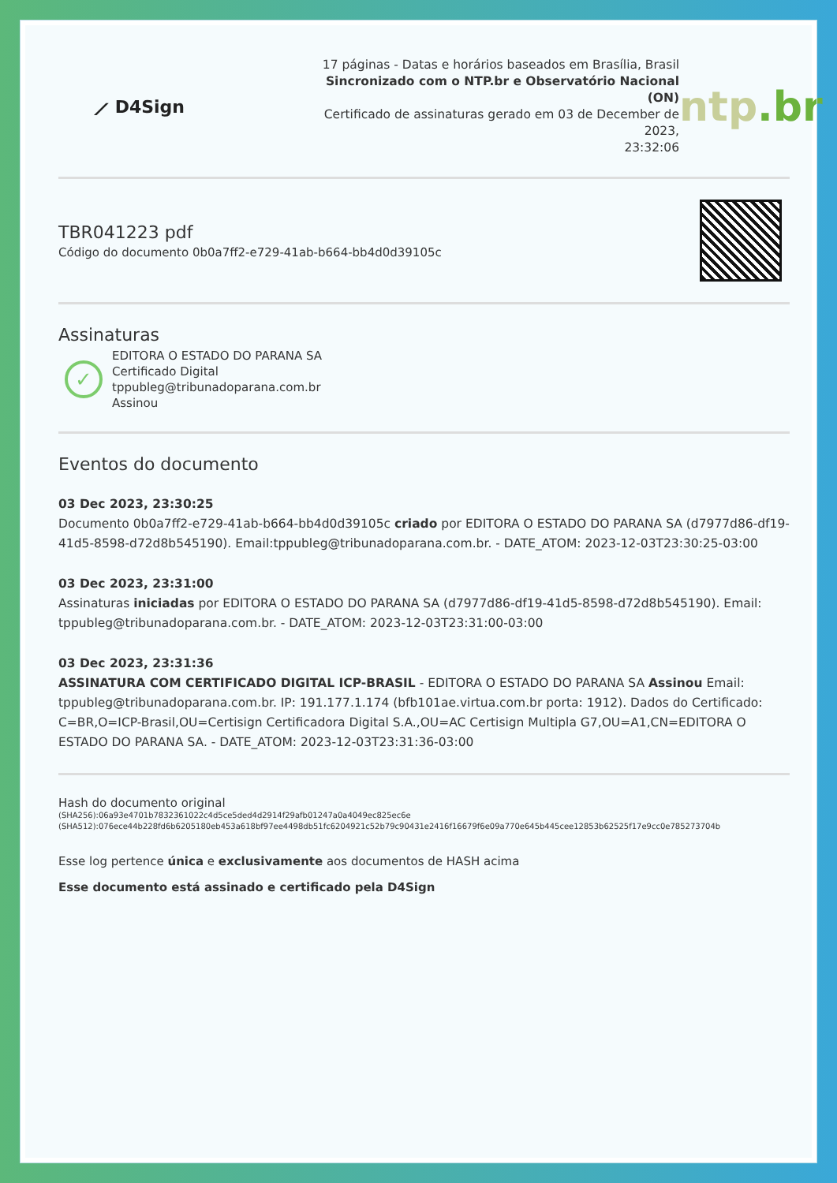⟋ D4Sign
17 páginas - Datas e horários baseados em Brasília, Brasil
Sincronizado com o NTP.br e Observatório Nacional (ON)
Certificado de assinaturas gerado em 03 de December de 2023,
23:32:06
ntp.br
TBR041223 pdf
Código do documento 0b0a7ff2-e729-41ab-b664-bb4d0d39105c
Assinaturas
✓
EDITORA O ESTADO DO PARANA SA
Certificado Digital
tppubleg@tribunadoparana.com.br
Assinou
Eventos do documento
03 Dec 2023, 23:30:25
Documento 0b0a7ff2-e729-41ab-b664-bb4d0d39105c criado por EDITORA O ESTADO DO PARANA SA (d7977d86-df19-41d5-8598-d72d8b545190). Email:tppubleg@tribunadoparana.com.br. - DATE_ATOM: 2023-12-03T23:30:25-03:00
03 Dec 2023, 23:31:00
Assinaturas iniciadas por EDITORA O ESTADO DO PARANA SA (d7977d86-df19-41d5-8598-d72d8b545190). Email: tppubleg@tribunadoparana.com.br. - DATE_ATOM: 2023-12-03T23:31:00-03:00
03 Dec 2023, 23:31:36
ASSINATURA COM CERTIFICADO DIGITAL ICP-BRASIL - EDITORA O ESTADO DO PARANA SA Assinou Email: tppubleg@tribunadoparana.com.br. IP: 191.177.1.174 (bfb101ae.virtua.com.br porta: 1912). Dados do Certificado: C=BR,O=ICP-Brasil,OU=Certisign Certificadora Digital S.A.,OU=AC Certisign Multipla G7,OU=A1,CN=EDITORA O ESTADO DO PARANA SA. - DATE_ATOM: 2023-12-03T23:31:36-03:00
Hash do documento original
(SHA256):06a93e4701b7832361022c4d5ce5ded4d2914f29afb01247a0a4049ec825ec6e
(SHA512):076ece44b228fd6b6205180eb453a618bf97ee4498db51fc6204921c52b79c90431e2416f16679f6e09a770e645b445cee12853b62525f17e9cc0e785273704b
Esse log pertence única e exclusivamente aos documentos de HASH acima
Esse documento está assinado e certificado pela D4Sign